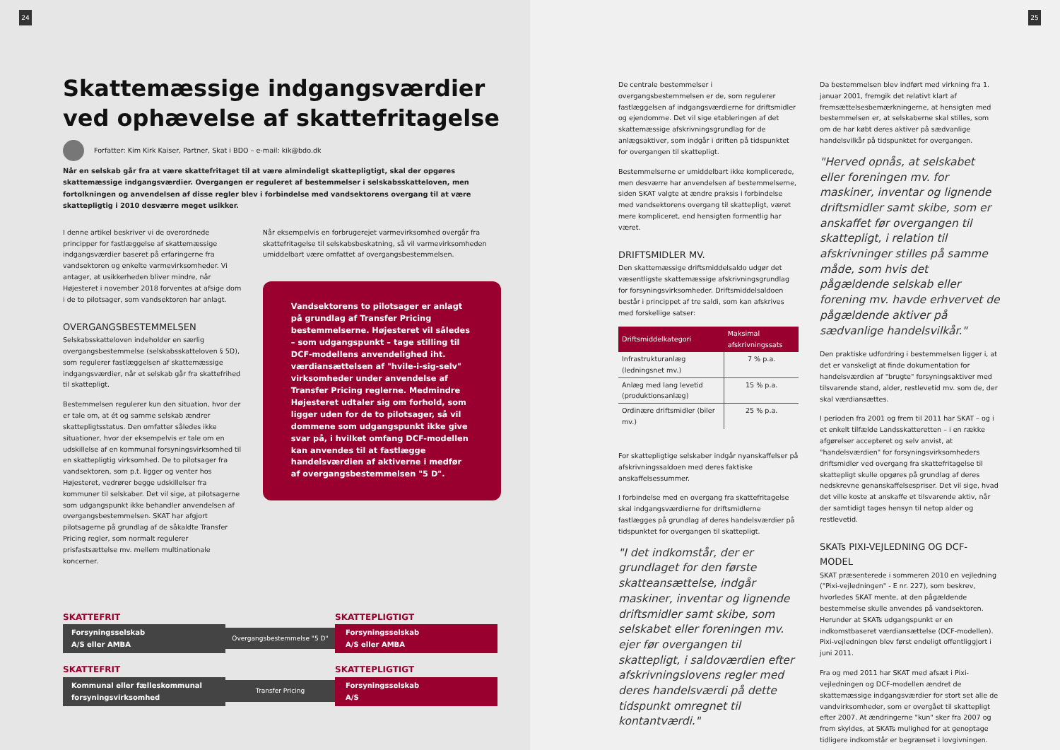24
Skattemæssige indgangsværdier ved ophævelse af skattefritagelse
Forfatter: Kim Kirk Kaiser, Partner, Skat i BDO – e-mail: kik@bdo.dk
Når en selskab går fra at være skattefritaget til at være almindeligt skattepligtigt, skal der opgøres skattemæssige indgangsværdier. Overgangen er reguleret af bestemmelser i selskabsskatteloven, men fortolkningen og anvendelsen af disse regler blev i forbindelse med vandsektorens overgang til at være skattepligtig i 2010 desværre meget usikker.
I denne artikel beskriver vi de overordnede principper for fastlæggelse af skattemæssige indgangsværdier baseret på erfaringerne fra vandsektoren og enkelte varmevirksomheder. Vi antager, at usikkerheden bliver mindre, når Højesteret i november 2018 forventes at afsige dom i de to pilotsager, som vandsektoren har anlagt.
OVERGANGSBESTEMMELSEN
Selskabsskatteloven indeholder en særlig overgangsbestemmelse (selskabsskatteloven § 5D), som regulerer fastlæggelsen af skattemæssige indgangsværdier, når et selskab går fra skattefrihed til skattepligt.
Bestemmelsen regulerer kun den situation, hvor der er tale om, at ét og samme selskab ændrer skattepligtsstatus. Den omfatter således ikke situationer, hvor der eksempelvis er tale om en udskillelse af en kommunal forsyningsvirksomhed til en skattepligtig virksomhed. De to pilotsager fra vandsektoren, som p.t. ligger og venter hos Højesteret, vedrører begge udskillelser fra kommuner til selskaber. Det vil sige, at pilotsagerne som udgangspunkt ikke behandler anvendelsen af overgangsbestemmelsen. SKAT har afgjort pilotsagerne på grundlag af de såkaldte Transfer Pricing regler, som normalt regulerer prisfastsættelse mv. mellem multinationale koncerner.
Når eksempelvis en forbrugerejet varmevirksomhed overgår fra skattefritagelse til selskabsbeskatning, så vil varmevirksomheden umiddelbart være omfattet af overgangsbestemmelsen.
Vandsektorens to pilotsager er anlagt på grundlag af Transfer Pricing bestemmelserne. Højesteret vil således – som udgangspunkt – tage stilling til DCF-modellens anvendelighed iht. værdiansættelsen af "hvile-i-sig-selv" virksomheder under anvendelse af Transfer Pricing reglerne. Medmindre Højesteret udtaler sig om forhold, som ligger uden for de to pilotsager, så vil dommene som udgangspunkt ikke give svar på, i hvilket omfang DCF-modellen kan anvendes til at fastlægge handelsværdien af aktiverne i medfør af overgangsbestemmelsen "5 D".
SKATTEFRIT
Forsyningsselskab
A/S eller AMBA
Overgangsbestemmelse "5 D"
SKATTEPLIGTIGT
Forsyningsselskab
A/S eller AMBA
SKATTEFRIT
Kommunal eller fælleskommunal
forsyningsvirksomhed
Transfer Pricing
SKATTEPLIGTIGT
Forsyningsselskab
A/S
25
De centrale bestemmelser i overgangsbestemmelsen er de, som regulerer fastlæggelsen af indgangsværdierne for driftsmidler og ejendomme. Det vil sige etableringen af det skattemæssige afskrivningsgrundlag for de anlægsaktiver, som indgår i driften på tidspunktet for overgangen til skattepligt.
Bestemmelserne er umiddelbart ikke komplicerede, men desværre har anvendelsen af bestemmelserne, siden SKAT valgte at ændre praksis i forbindelse med vandsektorens overgang til skattepligt, været mere kompliceret, end hensigten formentlig har været.
DRIFTSMIDLER MV.
Den skattemæssige driftsmiddelsaldo udgør det væsentligste skattemæssige afskrivningsgrundlag for forsyningsvirksomheder. Driftsmiddelsaldoen består i princippet af tre saldi, som kan afskrives med forskellige satser:
| Driftsmiddelkategori | Maksimal afskrivningssats |
| --- | --- |
| Infrastrukturanlæg (ledningsnet mv.) | 7 % p.a. |
| Anlæg med lang levetid (produktionsanlæg) | 15 % p.a. |
| Ordinære driftsmidler (biler mv.) | 25 % p.a. |
For skattepligtige selskaber indgår nyanskaffelser på afskrivningssaldoen med deres faktiske anskaffelsessummer.
I forbindelse med en overgang fra skattefritagelse skal indgangsværdierne for driftsmidlerne fastlægges på grundlag af deres handelsværdier på tidspunktet for overgangen til skattepligt.
"I det indkomstår, der er grundlaget for den første skatteansættelse, indgår maskiner, inventar og lignende driftsmidler samt skibe, som selskabet eller foreningen mv. ejer før overgangen til skattepligt, i saldoværdien efter afskrivningslovens regler med deres handelsværdi på dette tidspunkt omregnet til kontantværdi."
Da bestemmelsen blev indført med virkning fra 1. januar 2001, fremgik det relativt klart af fremsættelsesbemærkningerne, at hensigten med bestemmelsen er, at selskaberne skal stilles, som om de har købt deres aktiver på sædvanlige handelsvilkår på tidspunktet for overgangen.
"Herved opnås, at selskabet eller foreningen mv. for maskiner, inventar og lignende driftsmidler samt skibe, som er anskaffet før overgangen til skattepligt, i relation til afskrivninger stilles på samme måde, som hvis det pågældende selskab eller forening mv. havde erhvervet de pågældende aktiver på sædvanlige handelsvilkår."
Den praktiske udfordring i bestemmelsen ligger i, at det er vanskeligt at finde dokumentation for handelsværdien af "brugte" forsyningsaktiver med tilsvarende stand, alder, restlevetid mv. som de, der skal værdiansættes.
I perioden fra 2001 og frem til 2011 har SKAT – og i et enkelt tilfælde Landsskatteretten – i en række afgørelser accepteret og selv anvist, at "handelsværdien" for forsyningsvirksomheders driftsmidler ved overgang fra skattefritagelse til skattepligt skulle opgøres på grundlag af deres nedskrevne genanskaffelsespriser. Det vil sige, hvad det ville koste at anskaffe et tilsvarende aktiv, når der samtidigt tages hensyn til netop alder og restlevetid.
SKATs PIXI-VEJLEDNING OG DCF-MODEL
SKAT præsenterede i sommeren 2010 en vejledning ("Pixi-vejledningen" - E nr. 227), som beskrev, hvorledes SKAT mente, at den pågældende bestemmelse skulle anvendes på vandsektoren. Herunder at SKATs udgangspunkt er en indkomstbaseret værdiansættelse (DCF-modellen). Pixi-vejledningen blev først endeligt offentliggjort i juni 2011.
Fra og med 2011 har SKAT med afsæt i Pixi-vejledningen og DCF-modellen ændret de skattemæssige indgangsværdier for stort set alle de vandvirksomheder, som er overgået til skattepligt efter 2007. At ændringerne "kun" sker fra 2007 og frem skyldes, at SKATs mulighed for at genoptage tidligere indkomstår er begrænset i lovgivningen.